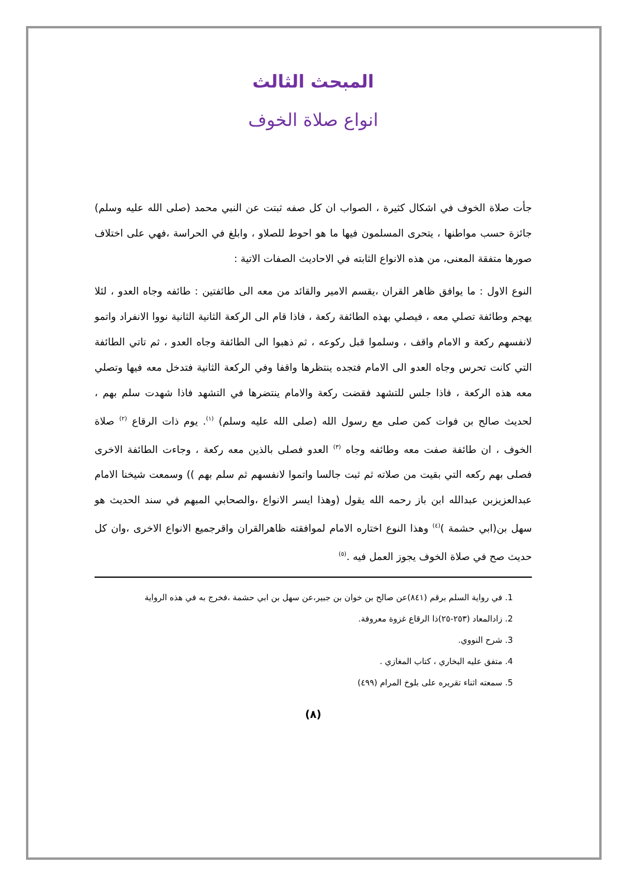المبحث الثالث
انواع صلاة الخوف
جأت صلاة الخوف في اشكال كثيرة ، الصواب ان كل صفه ثبتت عن النبي محمد (صلى الله عليه وسلم) جائزة حسب مواطنها ، يتحرى المسلمون فيها ما هو احوط للصلاو ، وابلغ في الحراسة ،فهي على اختلاف صورها متفقة المعنى، من هذه الانواع الثابته في الاحاديث الصفات الاتية :
النوع الاول : ما يوافق ظاهر القران ،يقسم الامير والقائد من معه الى طائفتين : طائفه وجاه العدو ، لئلا يهجم وطائفة تصلي معه ، فيصلي بهذه الطائفة ركعة ، فاذا قام الى الركعة الثانية الثانية نووا الانفراد واتمو لانفسهم ركعة و الامام واقف ، وسلموا قبل ركوعه ، ثم ذهبوا الى الطائفة وجاه العدو ، ثم تاتي الطائفة التي كانت تحرس وجاه العدو الى الامام فتجده ينتظرها واقفا وفي الركعة الثانية فتدخل معه فيها وتصلي معه هذه الركعة ، فاذا جلس للتشهد فقضت ركعة والامام ينتضرها في التشهد فاذا شهدت سلم بهم ، لحديث صالح بن فوات كمن صلى مع رسول الله (صلى الله عليه وسلم) <sup>(١)</sup>. يوم ذات الرقاع <sup>(٢)</sup> صلاة الخوف ، ان طائفة صفت معه وطائفه وجاه <sup>(٣)</sup> العدو فصلى بالذين معه ركعة ، وجاءت الطائفة الاخرى فصلى بهم ركعه التي بقيت من صلاته ثم ثبت جالسا واتموا لانفسهم ثم سلم بهم )) وسمعت شيخنا الامام عبدالعزيزبن عبدالله ابن باز رحمه الله يقول (وهذا ايسر الانواع ،والصحابي المبهم في سند الحديث هو سهل بن(ابي حشمة )<sup>(٤)</sup> وهذا النوع اختاره الامام لموافقته ظاهرالقران واقرجميع الانواع الاخرى ،وان كل حديث صح في صلاة الخوف يجوز العمل فيه .<sup>(٥)</sup>
1. في رواية السلم برقم (٨٤١)عن صالح بن خوان بن جبير،عن سهل بن ابي حشمة ،فخرج به في هذه الرواية
2. زادالمعاد (٢٥٣-٢٥)ذا الرقاع غزوة معروفة.
3. شرح النووي.
4. متفق عليه البخاري ، كتاب المغازي .
5. سمعته اثناء تقريره على بلوخ المرام (٤٩٩)
(٨)